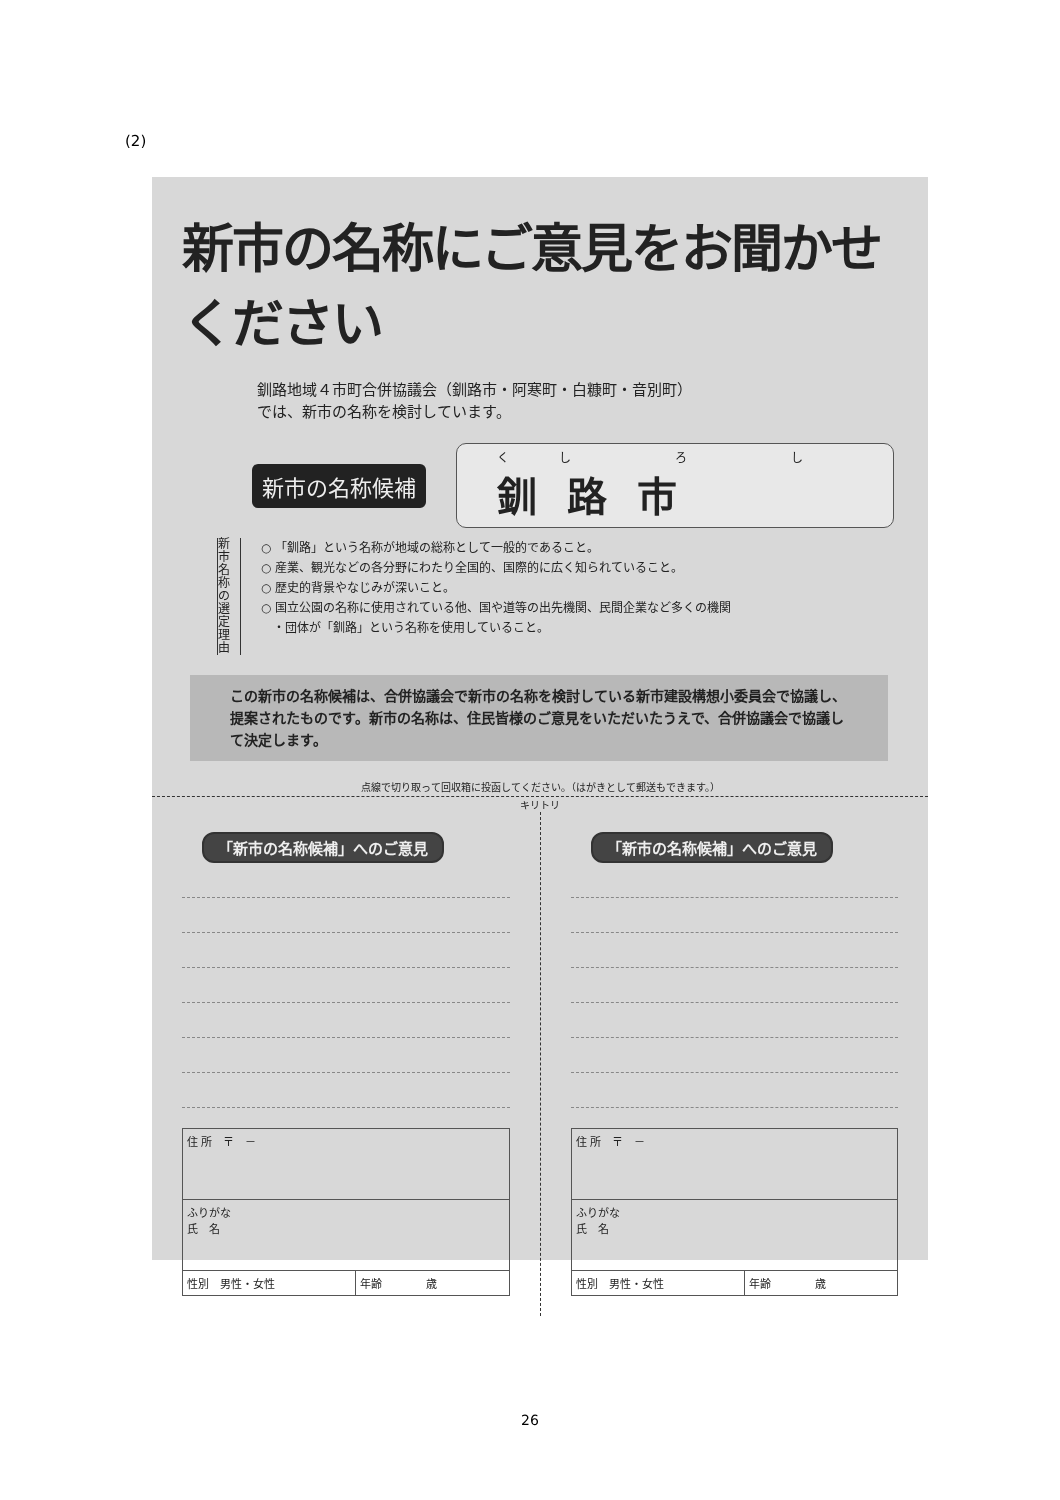(2)
新市の名称にご意見をお聞かせください
釧路地域４市町合併協議会（釧路市・阿寒町・白糠町・音別町）
では、新市の名称を検討しています。
新市の名称候補 くし ろ し
釧路市
新市名称の選定理由
○ 「釧路」という名称が地域の総称として一般的であること。
○ 産業、観光などの各分野にわたり全国的、国際的に広く知られていること。
○ 歴史的背景やなじみが深いこと。
○ 国立公園の名称に使用されている他、国や道等の出先機関、民間企業など多くの機関
　・団体が「釧路」という名称を使用していること。
この新市の名称候補は、合併協議会で新市の名称を検討している新市建設構想小委員会で協議し、提案されたものです。新市の名称は、住民皆様のご意見をいただいたうえで、合併協議会で協議して決定します。
点線で切り取って回収箱に投函してください。（はがきとして郵送もできます。）
キリトリ
「新市の名称候補」へのご意見
| 住 所 〒 － | |
| ふりがな 氏 名 | |
| 性別 男性・女性 | 年齢 歳 |
「新市の名称候補」へのご意見
| 住 所 〒 － | |
| ふりがな 氏 名 | |
| 性別 男性・女性 | 年齢 歳 |
26